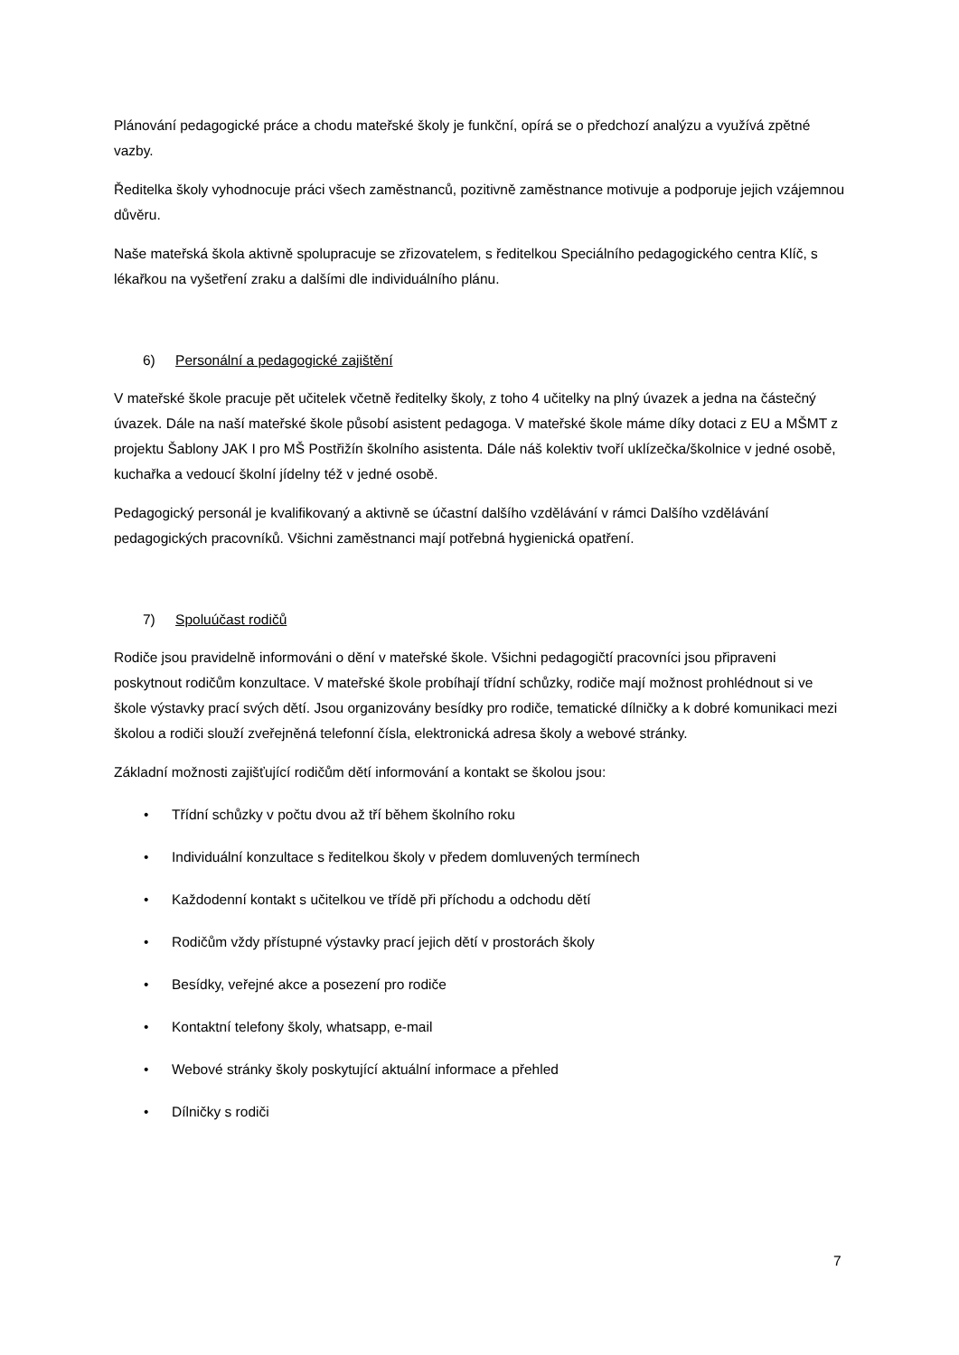Plánování pedagogické práce a chodu mateřské školy je funkční, opírá se o předchozí analýzu a využívá zpětné vazby.
Ředitelka školy vyhodnocuje práci všech zaměstnanců, pozitivně zaměstnance motivuje a podporuje jejich vzájemnou důvěru.
Naše mateřská škola aktivně spolupracuje se zřizovatelem, s ředitelkou Speciálního pedagogického centra Klíč, s lékařkou na vyšetření zraku a dalšími dle individuálního plánu.
6) Personální a pedagogické zajištění
V mateřské škole pracuje pět učitelek včetně ředitelky školy, z toho 4 učitelky na plný úvazek a jedna na částečný úvazek. Dále na naší mateřské škole působí asistent pedagoga. V mateřské škole máme díky dotaci z EU a MŠMT z projektu Šablony JAK I pro MŠ Postřižín školního asistenta. Dále náš kolektiv tvoří uklízečka/školnice v jedné osobě, kuchařka a vedoucí školní jídelny též v jedné osobě.
Pedagogický personál je kvalifikovaný a aktivně se účastní dalšího vzdělávání v rámci Dalšího vzdělávání pedagogických pracovníků. Všichni zaměstnanci mají potřebná hygienická opatření.
7) Spoluúčast rodičů
Rodiče jsou pravidelně informováni o dění v mateřské škole. Všichni pedagogičtí pracovníci jsou připraveni poskytnout rodičům konzultace. V mateřské škole probíhají třídní schůzky, rodiče mají možnost prohlédnout si ve škole výstavky prací svých dětí. Jsou organizovány besídky pro rodiče, tematické dílničky a k dobré komunikaci mezi školou a rodiči slouží zveřejněná telefonní čísla, elektronická adresa školy a webové stránky.
Základní možnosti zajišťující rodičům dětí informování a kontakt se školou jsou:
• Třídní schůzky v počtu dvou až tří během školního roku
• Individuální konzultace s ředitelkou školy v předem domluvených termínech
• Každodenní kontakt s učitelkou ve třídě při příchodu a odchodu dětí
• Rodičům vždy přístupné výstavky prací jejich dětí v prostorách školy
• Besídky, veřejné akce a posezení pro rodiče
• Kontaktní telefony školy, whatsapp, e-mail
• Webové stránky školy poskytující aktuální informace a přehled
• Dílničky s rodiči
7